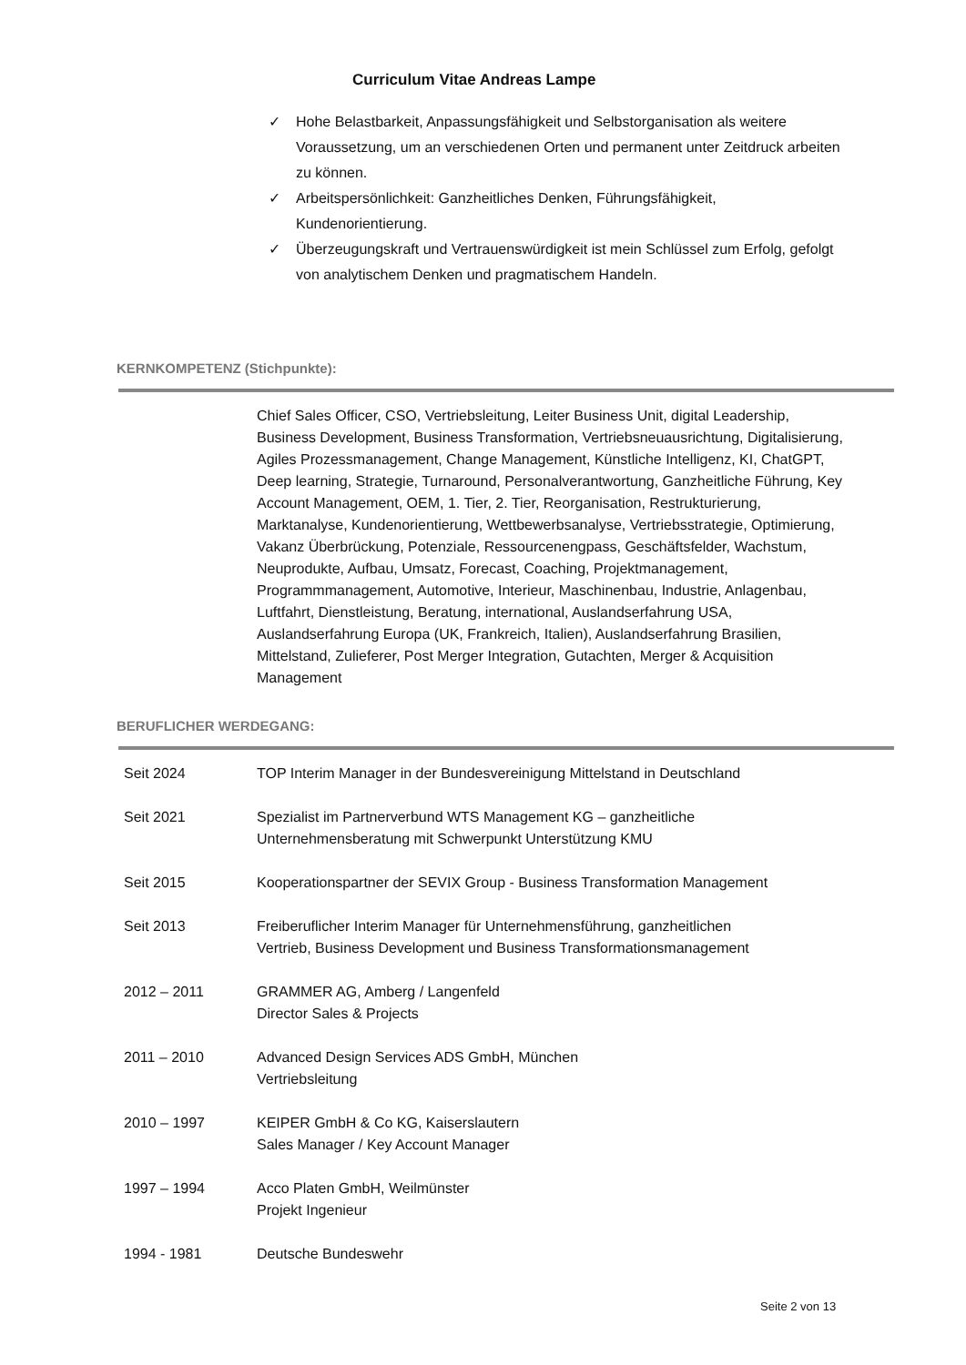Curriculum Vitae Andreas Lampe
✓ Hohe Belastbarkeit, Anpassungsfähigkeit und Selbstorganisation als weitere Voraussetzung, um an verschiedenen Orten und permanent unter Zeitdruck arbeiten zu können.
✓ Arbeitspersönlichkeit: Ganzheitliches Denken, Führungsfähigkeit, Kundenorientierung.
✓ Überzeugungskraft und Vertrauenswürdigkeit ist mein Schlüssel zum Erfolg, gefolgt von analytischem Denken und pragmatischem Handeln.
KERNKOMPETENZ (Stichpunkte):
Chief Sales Officer, CSO, Vertriebsleitung, Leiter Business Unit, digital Leadership, Business Development, Business Transformation, Vertriebsneuausrichtung, Digitalisierung, Agiles Prozessmanagement, Change Management, Künstliche Intelligenz, KI, ChatGPT, Deep learning, Strategie, Turnaround, Personalverantwortung, Ganzheitliche Führung, Key Account Management, OEM, 1. Tier, 2. Tier, Reorganisation, Restrukturierung, Marktanalyse, Kundenorientierung, Wettbewerbsanalyse, Vertriebsstrategie, Optimierung, Vakanz Überbrückung, Potenziale, Ressourcenengpass, Geschäftsfelder, Wachstum, Neuprodukte, Aufbau, Umsatz, Forecast, Coaching, Projektmanagement, Programmmanagement, Automotive, Interieur, Maschinenbau, Industrie, Anlagenbau, Luftfahrt, Dienstleistung, Beratung, international, Auslandserfahrung USA, Auslandserfahrung Europa (UK, Frankreich, Italien), Auslandserfahrung Brasilien, Mittelstand, Zulieferer, Post Merger Integration, Gutachten, Merger & Acquisition Management
BERUFLICHER WERDEGANG:
| Seit 2024 | TOP Interim Manager in der Bundesvereinigung Mittelstand in Deutschland |
| Seit 2021 | Spezialist im Partnerverbund WTS Management KG – ganzheitliche Unternehmensberatung mit Schwerpunkt Unterstützung KMU |
| Seit 2015 | Kooperationspartner der SEVIX Group - Business Transformation Management |
| Seit 2013 | Freiberuflicher Interim Manager für Unternehmensführung, ganzheitlichen Vertrieb, Business Development und Business Transformationsmanagement |
| 2012 – 2011 | GRAMMER AG, Amberg / Langenfeld Director Sales & Projects |
| 2011 – 2010 | Advanced Design Services ADS GmbH, München Vertriebsleitung |
| 2010 – 1997 | KEIPER GmbH & Co KG, Kaiserslautern Sales Manager / Key Account Manager |
| 1997 – 1994 | Acco Platen GmbH, Weilmünster Projekt Ingenieur |
| 1994 - 1981 | Deutsche Bundeswehr |
Seite 2 von 13